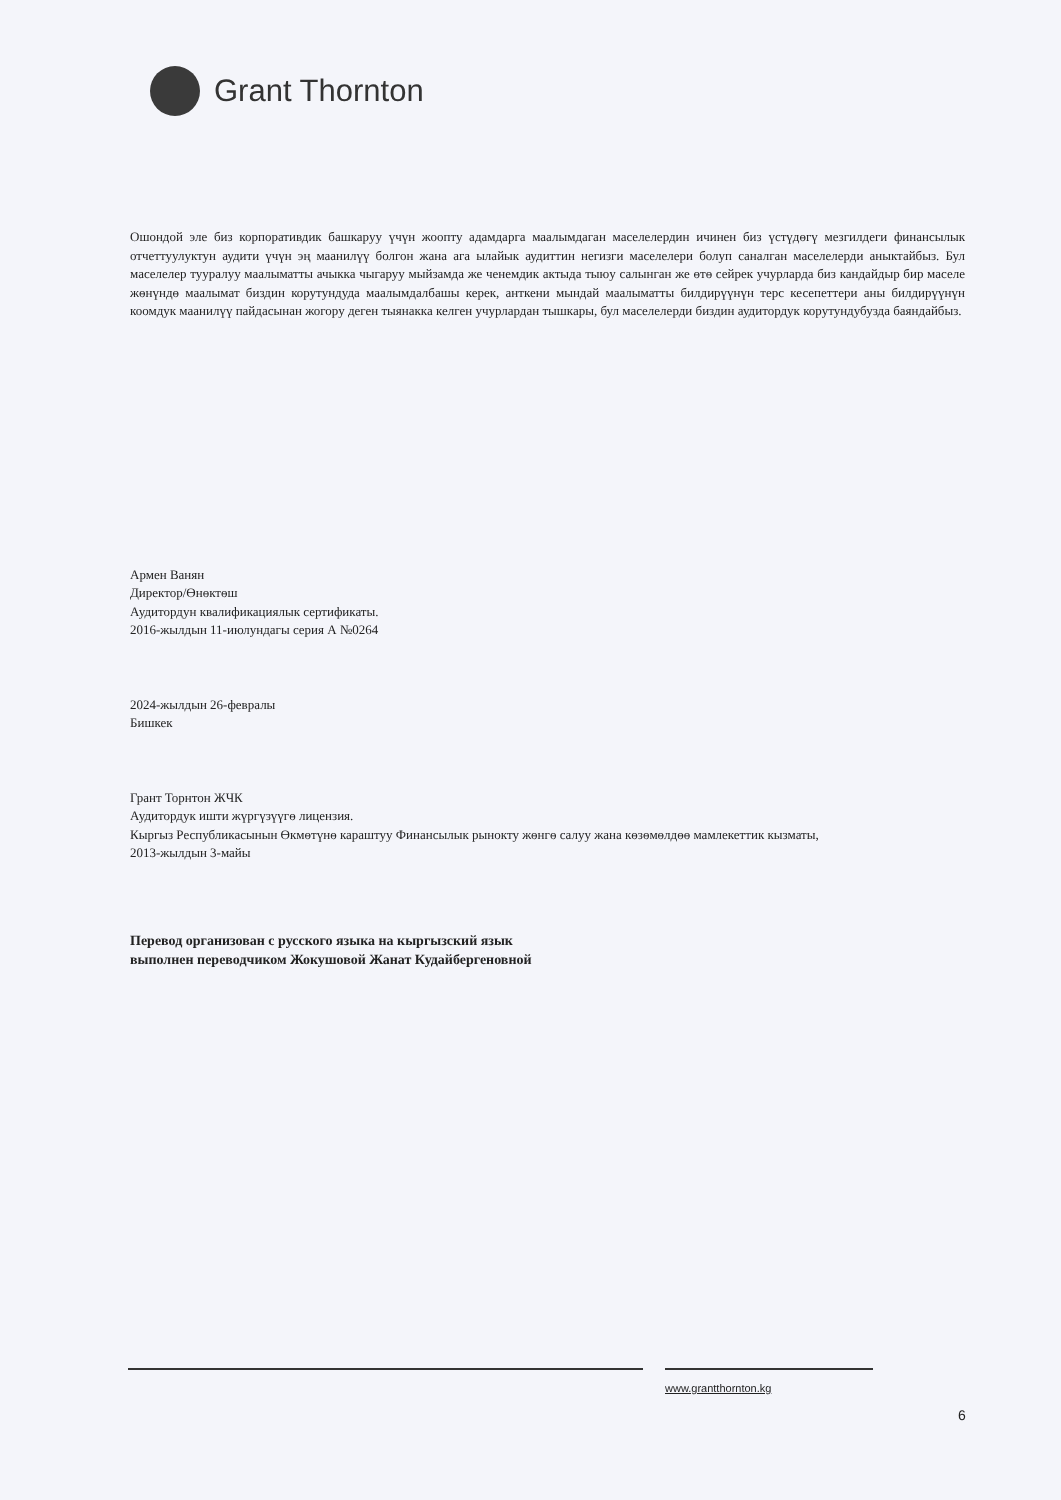Grant Thornton
Ошондой эле биз корпоративдик башкаруу үчүн жоопту адамдарга маалымдаган маселелердин ичинен биз үстүдөгү мезгилдеги финансылык отчеттуулуктун аудити үчүн эң маанилүү болгон жана ага ылайык аудиттин негизги маселелери болуп саналган маселелерди аныктайбыз. Бул маселелер тууралуу маалыматты ачыкка чыгаруу мыйзамда же ченемдик актыда тыюу салынган же өтө сейрек учурларда биз кандайдыр бир маселе жөнүндө маалымат биздин корутундуда маалымдалбашы керек, анткени мындай маалыматты билдирүүнүн терс кесепеттери аны билдирүүнүн коомдук маанилүү пайдасынан жогору деген тыянакка келген учурлардан тышкары, бул маселелерди биздин аудитордук корутундубузда баяндайбыз.
Армен Ванян
Директор/Өнөктөш
Аудитордун квалификациялык сертификаты.
2016-жылдын 11-июлундагы серия А №0264
2024-жылдын 26-февралы
Бишкек
Грант Торнтон ЖЧК
Аудитордук ишти жүргүзүүгө лицензия.
Кыргыз Республикасынын Өкмөтүнө караштуу Финансылык рынокту жөнгө салуу жана көзөмөлдөө мамлекеттик кызматы,
2013-жылдын 3-майы
Перевод организован с русского языка на кыргызский язык
выполнен переводчиком Жокушовой Жанат Кудайбергеновной
www.grantthornton.kg
6